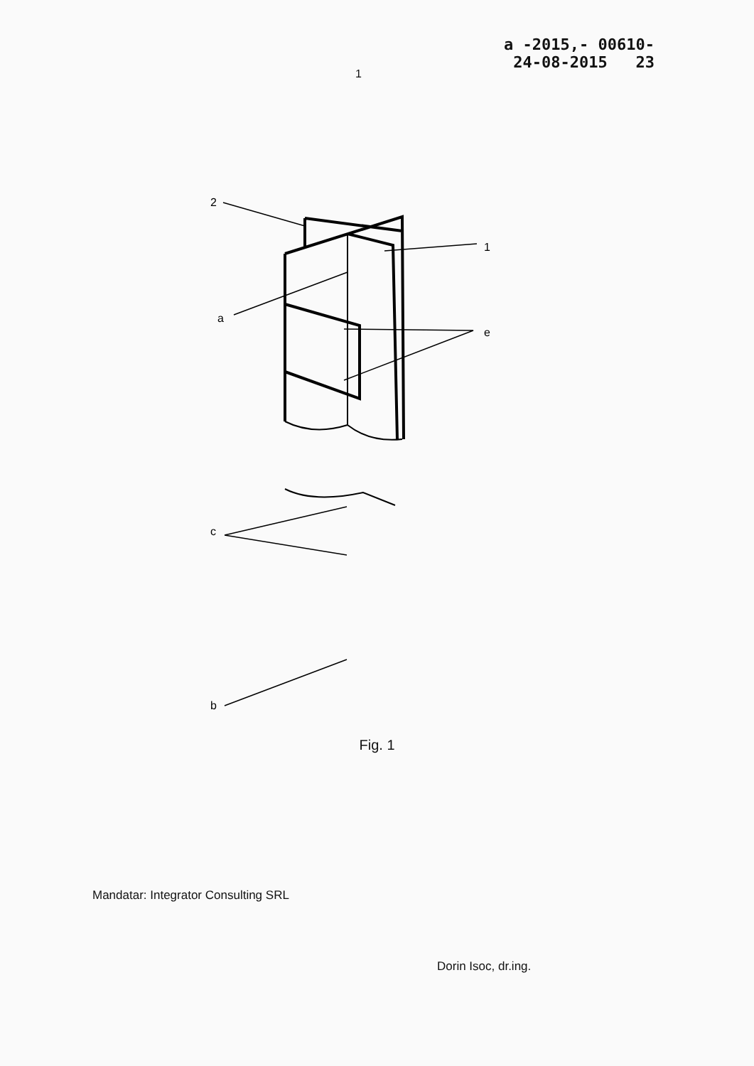1
a -2015,- 00610-
24-08-2015 23
2
1
a
e
c
b
Fig. 1
Mandatar: Integrator Consulting SRL
Dorin Isoc, dr.ing.